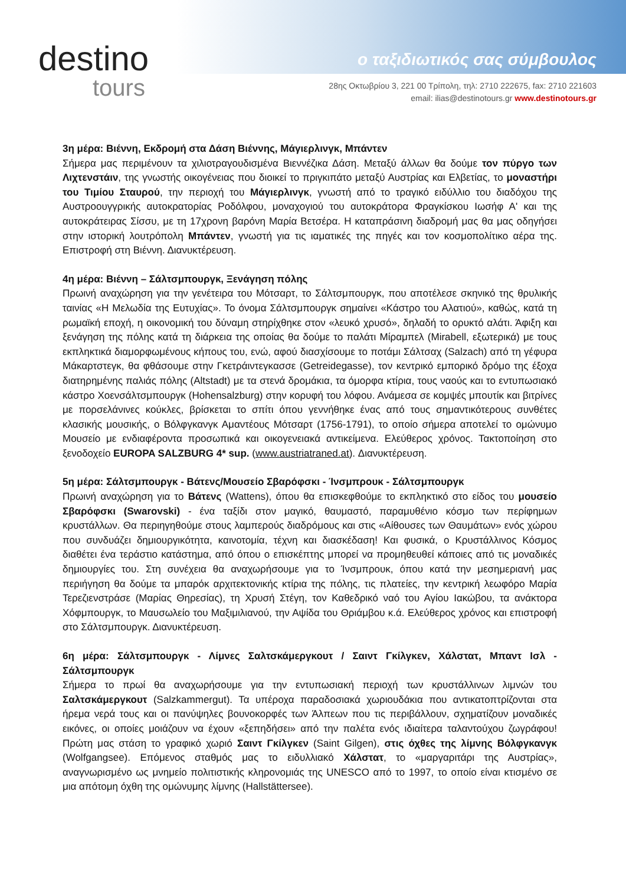destino
tours
ο ταξιδιωτικός σας σύμβουλος
28ης Οκτωβρίου 3, 221 00 Τρίπολη, τηλ: 2710 222675, fax: 2710 221603
email: ilias@destinotours.gr www.destinotours.gr
3η μέρα: Βιέννη, Εκδρομή στα Δάση Βιέννης, Μάγιερλινγκ, Μπάντεν
Σήμερα μας περιμένουν τα χιλιοτραγουδισμένα Βιεννέζικα Δάση. Μεταξύ άλλων θα δούμε τον πύργο των Λιχτενστάιν, της γνωστής οικογένειας που διοικεί το πριγκιπάτο μεταξύ Αυστρίας και Ελβετίας, το μοναστήρι του Τιμίου Σταυρού, την περιοχή του Μάγιερλινγκ, γνωστή από το τραγικό ειδύλλιο του διαδόχου της Αυστροουγγρικής αυτοκρατορίας Ροδόλφου, μοναχογιού του αυτοκράτορα Φραγκίσκου Ιωσήφ Α' και της αυτοκράτειρας Σίσσυ, με τη 17χρονη βαρόνη Μαρία Βετσέρα. Η καταπράσινη διαδρομή μας θα μας οδηγήσει στην ιστορική λουτρόπολη Μπάντεν, γνωστή για τις ιαματικές της πηγές και τον κοσμοπολίτικο αέρα της. Επιστροφή στη Βιέννη. Διανυκτέρευση.
4η μέρα: Βιέννη – Σάλτσμπουργκ, Ξενάγηση πόλης
Πρωινή αναχώρηση για την γενέτειρα του Μότσαρτ, το Σάλτσμπουργκ, που αποτέλεσε σκηνικό της θρυλικής ταινίας «Η Μελωδία της Ευτυχίας». Το όνομα Σάλτσμπουργκ σημαίνει «Κάστρο του Αλατιού», καθώς, κατά τη ρωμαϊκή εποχή, η οικονομική του δύναμη στηρίχθηκε στον «λευκό χρυσό», δηλαδή το ορυκτό αλάτι. Άφιξη και ξενάγηση της πόλης κατά τη διάρκεια της οποίας θα δούμε το παλάτι Μίραμπελ (Mirabell, εξωτερικά) με τους εκπληκτικά διαμορφωμένους κήπους του, ενώ, αφού διασχίσουμε το ποτάμι Σάλτσαχ (Salzach) από τη γέφυρα Μάκαρτστεγκ, θα φθάσουμε στην Γκετράιντεγκασσε (Getreidegasse), τον κεντρικό εμπορικό δρόμο της έξοχα διατηρημένης παλιάς πόλης (Altstadt) με τα στενά δρομάκια, τα όμορφα κτίρια, τους ναούς και το εντυπωσιακό κάστρο Χοενσάλτσμπουργκ (Hohensalzburg) στην κορυφή του λόφου. Ανάμεσα σε κομψές μπουτίκ και βιτρίνες με πορσελάνινες κούκλες, βρίσκεται το σπίτι όπου γεννήθηκε ένας από τους σημαντικότερους συνθέτες κλασικής μουσικής, ο Βόλφγκανγκ Αμαντέους Μότσαρτ (1756-1791), το οποίο σήμερα αποτελεί το ομώνυμο Μουσείο με ενδιαφέροντα προσωπικά και οικογενειακά αντικείμενα. Ελεύθερος χρόνος. Τακτοποίηση στο ξενοδοχείο EUROPA SALZBURG 4* sup. (www.austriatraned.at). Διανυκτέρευση.
5η μέρα: Σάλτσμπουργκ - Βάτενς/Μουσείο Σβαρόφσκι - Ίνσμπρουκ - Σάλτσμπουργκ
Πρωινή αναχώρηση για το Βάτενς (Wattens), όπου θα επισκεφθούμε το εκπληκτικό στο είδος του μουσείο Σβαρόφσκι (Swarovski) - ένα ταξίδι στον μαγικό, θαυμαστό, παραμυθένιο κόσμο των περίφημων κρυστάλλων. Θα περιηγηθούμε στους λαμπερούς διαδρόμους και στις «Αίθουσες των Θαυμάτων» ενός χώρου που συνδυάζει δημιουργικότητα, καινοτομία, τέχνη και διασκέδαση! Και φυσικά, ο Κρυστάλλινος Κόσμος διαθέτει ένα τεράστιο κατάστημα, από όπου ο επισκέπτης μπορεί να προμηθευθεί κάποιες από τις μοναδικές δημιουργίες του. Στη συνέχεια θα αναχωρήσουμε για το Ίνσμπρουκ, όπου κατά την μεσημεριανή μας περιήγηση θα δούμε τα μπαρόκ αρχιτεκτονικής κτίρια της πόλης, τις πλατείες, την κεντρική λεωφόρο Μαρία Τερεζιενστράσε (Μαρίας Θηρεσίας), τη Χρυσή Στέγη, τον Καθεδρικό ναό του Αγίου Ιακώβου, τα ανάκτορα Χόφμπουργκ, το Μαυσωλείο του Μαξιμιλιανού, την Αψίδα του Θριάμβου κ.ά. Ελεύθερος χρόνος και επιστροφή στο Σάλτσμπουργκ. Διανυκτέρευση.
6η μέρα: Σάλτσμπουργκ - Λίμνες Σαλτσκάμεργκουτ / Σαιντ Γκίλγκεν, Χάλστατ, Μπαντ Ισλ - Σάλτσμπουργκ
Σήμερα το πρωί θα αναχωρήσουμε για την εντυπωσιακή περιοχή των κρυστάλλινων λιμνών του Σαλτσκάμεργκουτ (Salzkammergut). Τα υπέροχα παραδοσιακά χωριουδάκια που αντικατοπτρίζονται στα ήρεμα νερά τους και οι πανύψηλες βουνοκορφές των Άλπεων που τις περιβάλλουν, σχηματίζουν μοναδικές εικόνες, οι οποίες μοιάζουν να έχουν «ξεπηδήσει» από την παλέτα ενός ιδιαίτερα ταλαντούχου ζωγράφου! Πρώτη μας στάση το γραφικό χωριό Σαιντ Γκίλγκεν (Saint Gilgen), στις όχθες της λίμνης Βόλφγκανγκ (Wolfgangsee). Επόμενος σταθμός μας το ειδυλλιακό Χάλστατ, το «μαργαριτάρι της Αυστρίας», αναγνωρισμένο ως μνημείο πολιτιστικής κληρονομιάς της UNESCO από το 1997, το οποίο είναι κτισμένο σε μια απότομη όχθη της ομώνυμης λίμνης (Hallstättersee).